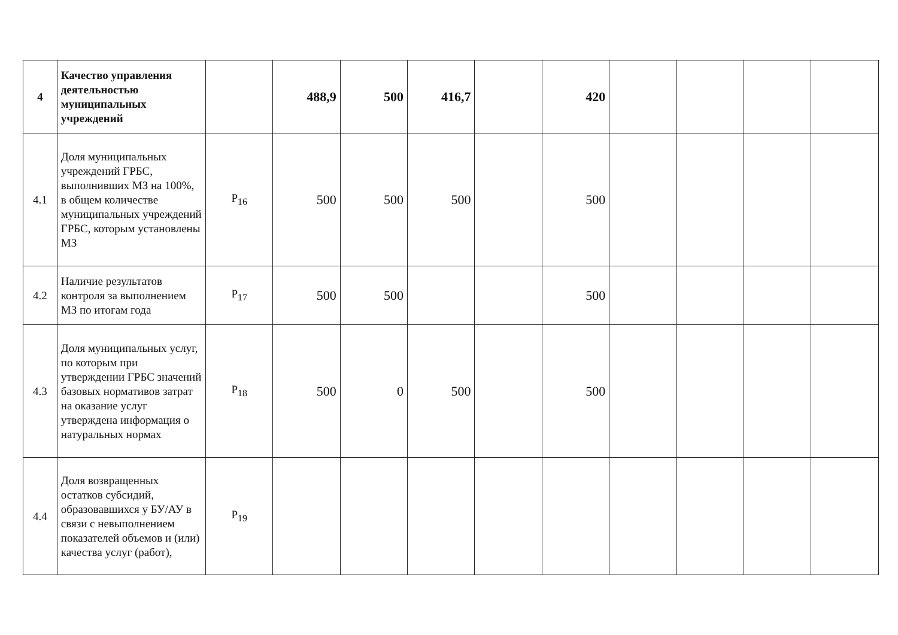| 4 | Качество управления деятельностью муниципальных учреждений | | 488,9 | 500 | 416,7 | | 420 | | | | |
| 4.1 | Доля муниципальных учреждений ГРБС, выполнивших МЗ на 100%, в общем количестве муниципальных учреждений ГРБС, которым установлены МЗ | P<sub>16</sub> | 500 | 500 | 500 | | 500 | | | | |
| 4.2 | Наличие результатов контроля за выполнением МЗ по итогам года | P<sub>17</sub> | 500 | 500 | | | 500 | | | | |
| 4.3 | Доля муниципальных услуг, по которым при утверждении ГРБС значений базовых нормативов затрат на оказание услуг утверждена информация о натуральных нормах | P<sub>18</sub> | 500 | 0 | 500 | | 500 | | | | |
| 4.4 | Доля возвращенных остатков субсидий, образовавшихся у БУ/АУ в связи с невыполнением показателей объемов и (или) качества услуг (работ), | P<sub>19</sub> | | | | | | | | | |